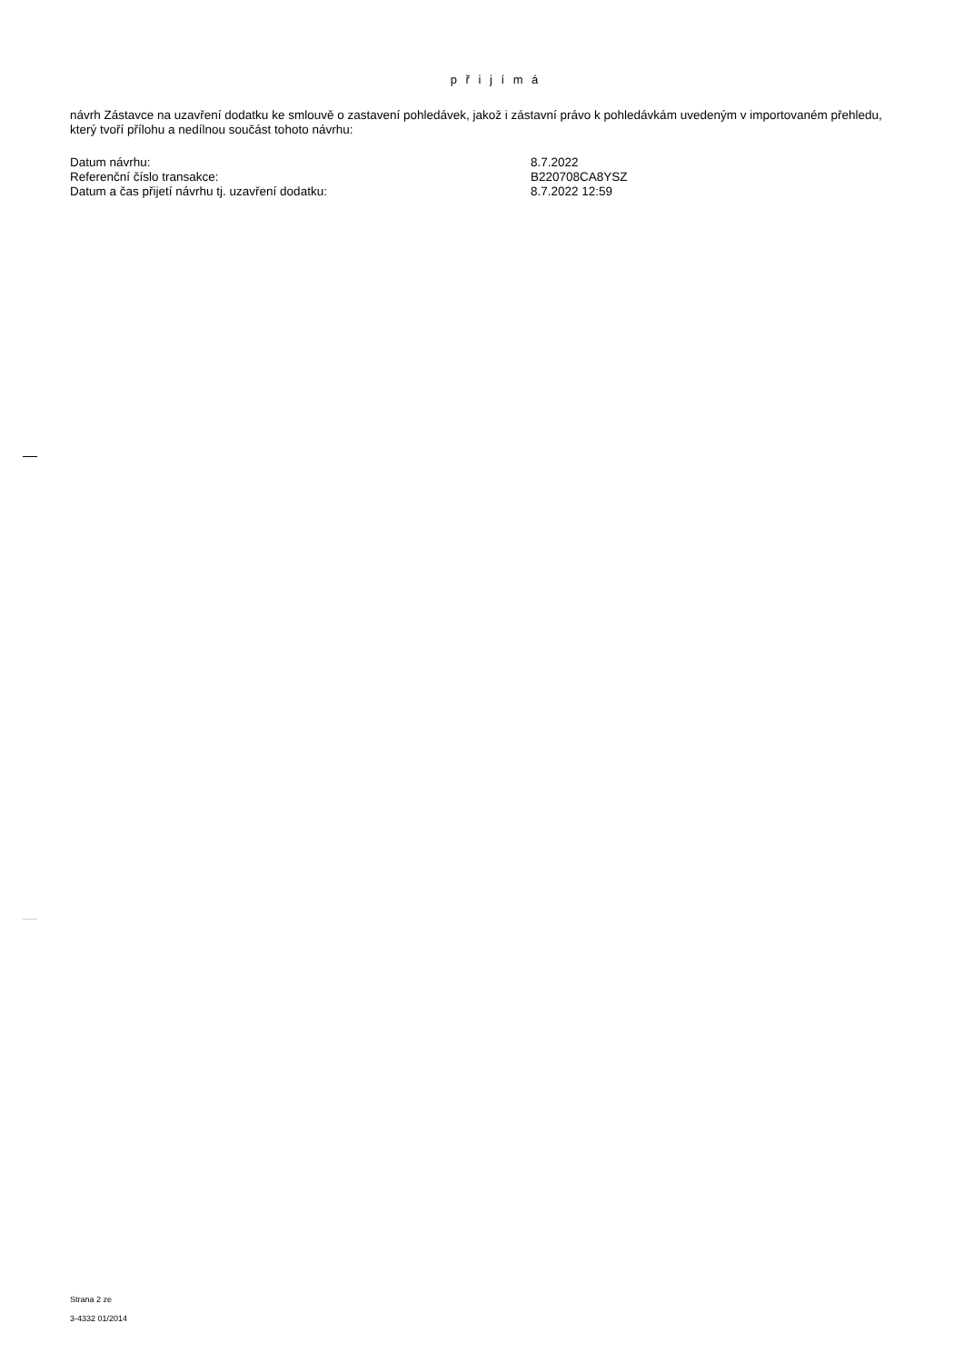p ř i j í m á
návrh Zástavce na uzavření dodatku ke smlouvě o zastavení pohledávek, jakož i zástavní právo k pohledávkám uvedeným v importovaném přehledu, který tvoří přílohu a nedílnou součást tohoto návrhu:
| Datum návrhu: | 8.7.2022 |
| Referenční číslo transakce: | B220708CA8YSZ |
| Datum a čas přijetí návrhu tj. uzavření dodatku: | 8.7.2022 12:59 |
Strana 2 ze
3-4332 01/2014